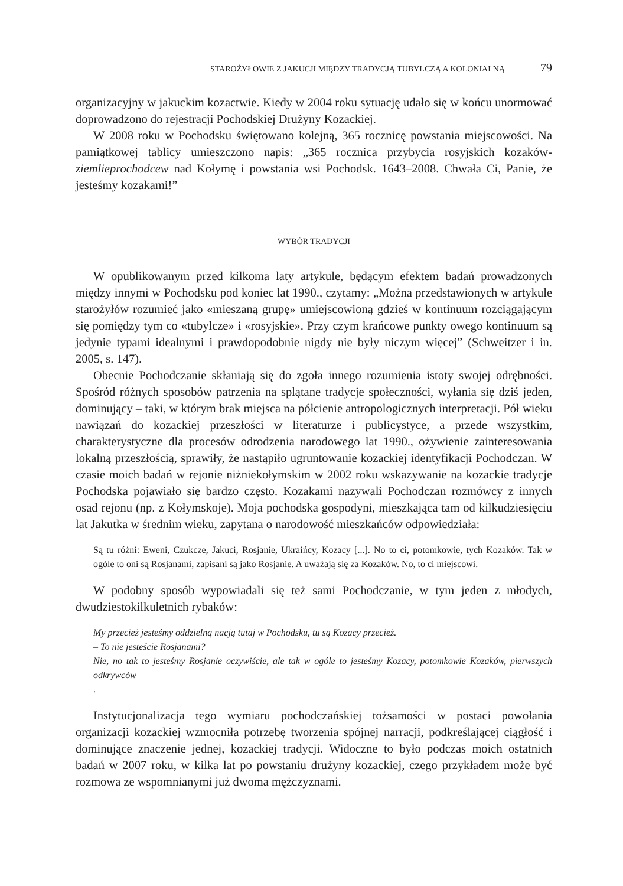STAROŻYŁOWIE Z JAKUCJI MIĘDZY TRADYCJĄ TUBYLCZĄ A KOLONIALNĄ 79
organizacyjny w jakuckim kozactwie. Kiedy w 2004 roku sytuację udało się w końcu unormować doprowadzono do rejestracji Pochodskiej Drużyny Kozackiej.
W 2008 roku w Pochodsku świętowano kolejną, 365 rocznicę powstania miejscowości. Na pamiątkowej tablicy umieszczono napis: „365 rocznica przybycia rosyjskich kozaków-ziemlieprochodcew nad Kołymę i powstania wsi Pochodsk. 1643–2008. Chwała Ci, Panie, że jesteśmy kozakami!”
WYBÓR TRADYCJI
W opublikowanym przed kilkoma laty artykule, będącym efektem badań prowadzonych między innymi w Pochodsku pod koniec lat 1990., czytamy: „Można przedstawionych w artykule starożyłów rozumieć jako «mieszaną grupę» umiejscowioną gdzieś w kontinuum rozciągającym się pomiędzy tym co «tubylcze» i «rosyjskie». Przy czym krańcowe punkty owego kontinuum są jedynie typami idealnymi i prawdopodobnie nigdy nie były niczym więcej” (Schweitzer i in. 2005, s. 147).
Obecnie Pochodczanie skłaniają się do zgoła innego rozumienia istoty swojej odrębności. Spośród różnych sposobów patrzenia na splątane tradycje społeczności, wyłania się dziś jeden, dominujący – taki, w którym brak miejsca na półcienie antropologicznych interpretacji. Pół wieku nawiązań do kozackiej przeszłości w literaturze i publicystyce, a przede wszystkim, charakterystyczne dla procesów odrodzenia narodowego lat 1990., ożywienie zainteresowania lokalną przeszłością, sprawiły, że nastąpiło ugruntowanie kozackiej identyfikacji Pochodczan. W czasie moich badań w rejonie niżniekołymskim w 2002 roku wskazywanie na kozackie tradycje Pochodska pojawiało się bardzo często. Kozakami nazywali Pochodczan rozmówcy z innych osad rejonu (np. z Kołymskoje). Moja pochodska gospodyni, mieszkająca tam od kilkudziesięciu lat Jakutka w średnim wieku, zapytana o narodowość mieszkańców odpowiedziała:
Są tu różni: Eweni, Czukcze, Jakuci, Rosjanie, Ukraińcy, Kozacy [...]. No to ci, potomkowie, tych Kozaków. Tak w ogóle to oni są Rosjanami, zapisani są jako Rosjanie. A uważają się za Kozaków. No, to ci miejscowi.
W podobny sposób wypowiadali się też sami Pochodczanie, w tym jeden z młodych, dwudziestokilkuletnich rybaków:
My przecież jesteśmy oddzielną nacją tutaj w Pochodsku, tu są Kozacy przecież.
– To nie jesteście Rosjanami?
Nie, no tak to jesteśmy Rosjanie oczywiście, ale tak w ogóle to jesteśmy Kozacy, potomkowie Kozaków, pierwszych odkrywców
.
Instytucjonalizacja tego wymiaru pochodczańskiej tożsamości w postaci powołania organizacji kozackiej wzmocniła potrzebę tworzenia spójnej narracji, podkreślającej ciągłość i dominujące znaczenie jednej, kozackiej tradycji. Widoczne to było podczas moich ostatnich badań w 2007 roku, w kilka lat po powstaniu drużyny kozackiej, czego przykładem może być rozmowa ze wspomnianymi już dwoma mężczyznami.